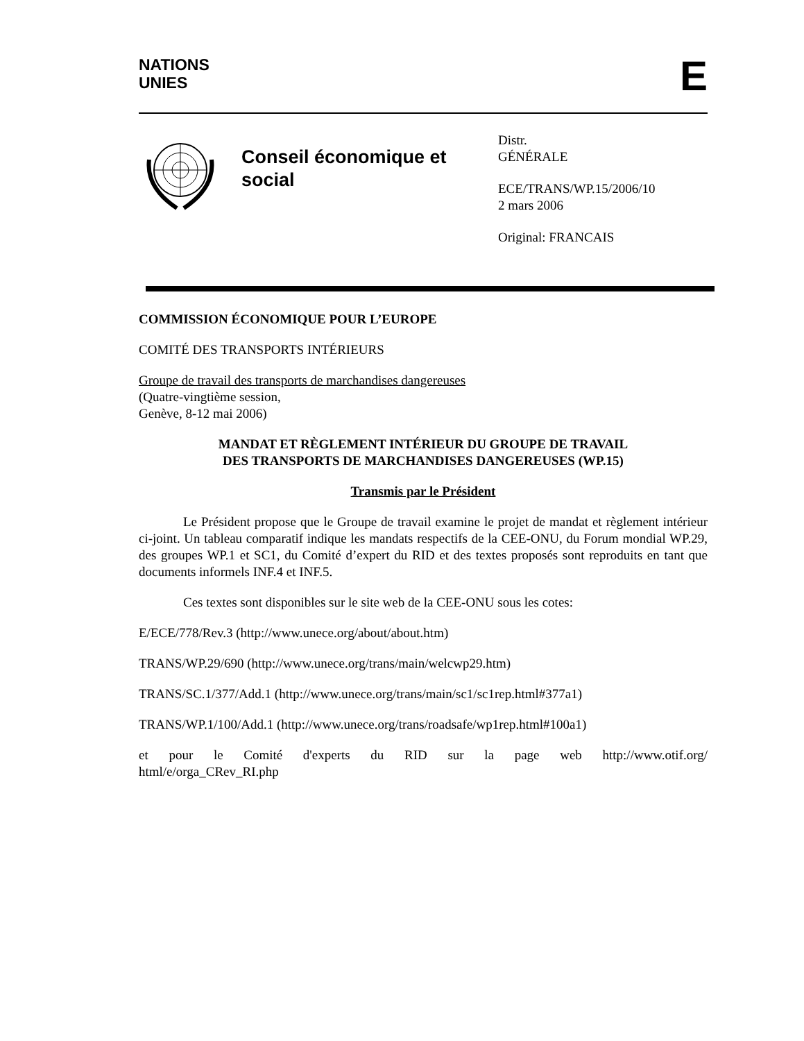NATIONS
UNIES
E
Conseil économique et social
Distr.
GÉNÉRALE
ECE/TRANS/WP.15/2006/10
2 mars 2006
Original: FRANCAIS
COMMISSION ÉCONOMIQUE POUR L’EUROPE
COMITÉ DES TRANSPORTS INTÉRIEURS
Groupe de travail des transports de marchandises dangereuses
(Quatre-vingtième session,
Genève, 8-12 mai 2006)
MANDAT ET RÈGLEMENT INTÉRIEUR DU GROUPE DE TRAVAIL
DES TRANSPORTS DE MARCHANDISES DANGEREUSES (WP.15)
Transmis par le Président
Le Président propose que le Groupe de travail examine le projet de mandat et règlement intérieur ci-joint. Un tableau comparatif indique les mandats respectifs de la CEE-ONU, du Forum mondial WP.29, des groupes WP.1 et SC1, du Comité d’expert du RID et des textes proposés sont reproduits en tant que documents informels INF.4 et INF.5.
Ces textes sont disponibles sur le site web de la CEE-ONU sous les cotes:
E/ECE/778/Rev.3 (http://www.unece.org/about/about.htm)
TRANS/WP.29/690 (http://www.unece.org/trans/main/welcwp29.htm)
TRANS/SC.1/377/Add.1 (http://www.unece.org/trans/main/sc1/sc1rep.html#377a1)
TRANS/WP.1/100/Add.1 (http://www.unece.org/trans/roadsafe/wp1rep.html#100a1)
et pour le Comité d'experts du RID sur la page web http://www.otif.org/ html/e/orga_CRev_RI.php